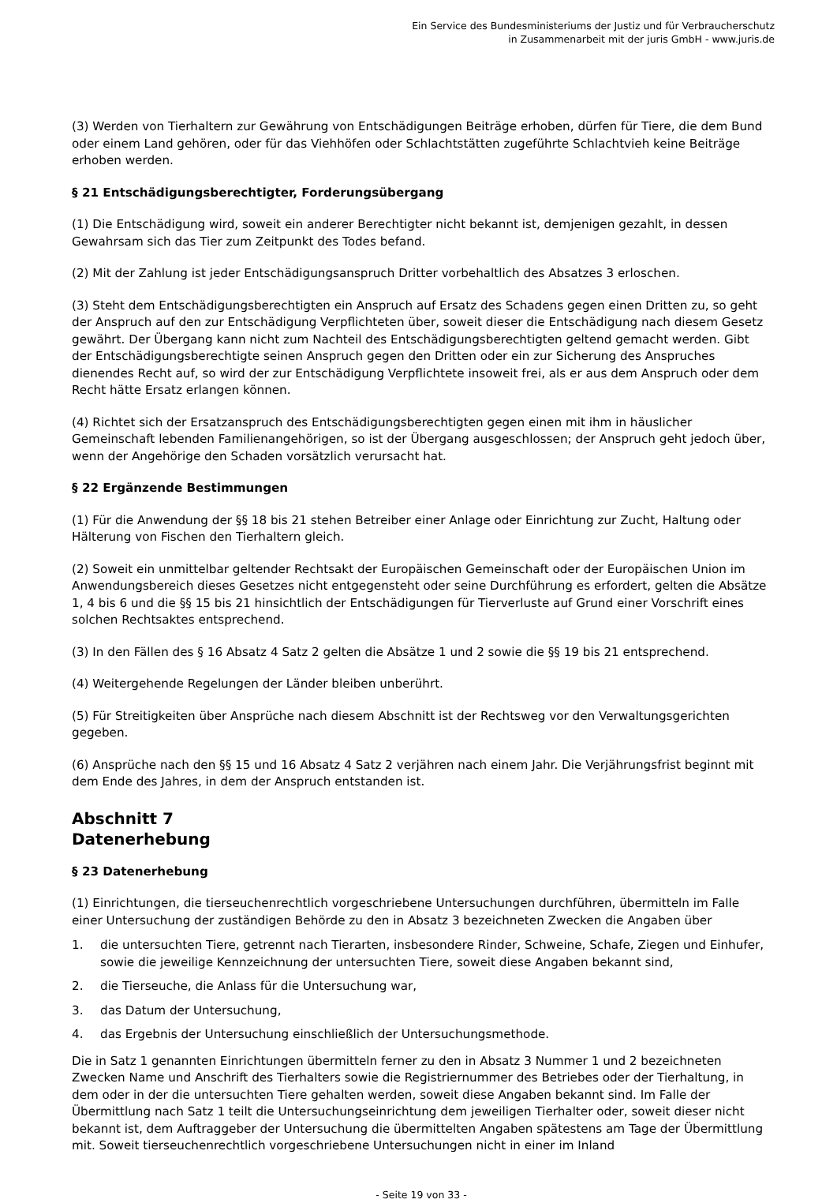Ein Service des Bundesministeriums der Justiz und für Verbraucherschutz
in Zusammenarbeit mit der juris GmbH - www.juris.de
(3) Werden von Tierhaltern zur Gewährung von Entschädigungen Beiträge erhoben, dürfen für Tiere, die dem Bund oder einem Land gehören, oder für das Viehhöfen oder Schlachtstätten zugeführte Schlachtvieh keine Beiträge erhoben werden.
§ 21 Entschädigungsberechtigter, Forderungsübergang
(1) Die Entschädigung wird, soweit ein anderer Berechtigter nicht bekannt ist, demjenigen gezahlt, in dessen Gewahrsam sich das Tier zum Zeitpunkt des Todes befand.
(2) Mit der Zahlung ist jeder Entschädigungsanspruch Dritter vorbehaltlich des Absatzes 3 erloschen.
(3) Steht dem Entschädigungsberechtigten ein Anspruch auf Ersatz des Schadens gegen einen Dritten zu, so geht der Anspruch auf den zur Entschädigung Verpflichteten über, soweit dieser die Entschädigung nach diesem Gesetz gewährt. Der Übergang kann nicht zum Nachteil des Entschädigungsberechtigten geltend gemacht werden. Gibt der Entschädigungsberechtigte seinen Anspruch gegen den Dritten oder ein zur Sicherung des Anspruches dienendes Recht auf, so wird der zur Entschädigung Verpflichtete insoweit frei, als er aus dem Anspruch oder dem Recht hätte Ersatz erlangen können.
(4) Richtet sich der Ersatzanspruch des Entschädigungsberechtigten gegen einen mit ihm in häuslicher Gemeinschaft lebenden Familienangehörigen, so ist der Übergang ausgeschlossen; der Anspruch geht jedoch über, wenn der Angehörige den Schaden vorsätzlich verursacht hat.
§ 22 Ergänzende Bestimmungen
(1) Für die Anwendung der §§ 18 bis 21 stehen Betreiber einer Anlage oder Einrichtung zur Zucht, Haltung oder Hälterung von Fischen den Tierhaltern gleich.
(2) Soweit ein unmittelbar geltender Rechtsakt der Europäischen Gemeinschaft oder der Europäischen Union im Anwendungsbereich dieses Gesetzes nicht entgegensteht oder seine Durchführung es erfordert, gelten die Absätze 1, 4 bis 6 und die §§ 15 bis 21 hinsichtlich der Entschädigungen für Tierverluste auf Grund einer Vorschrift eines solchen Rechtsaktes entsprechend.
(3) In den Fällen des § 16 Absatz 4 Satz 2 gelten die Absätze 1 und 2 sowie die §§ 19 bis 21 entsprechend.
(4) Weitergehende Regelungen der Länder bleiben unberührt.
(5) Für Streitigkeiten über Ansprüche nach diesem Abschnitt ist der Rechtsweg vor den Verwaltungsgerichten gegeben.
(6) Ansprüche nach den §§ 15 und 16 Absatz 4 Satz 2 verjähren nach einem Jahr. Die Verjährungsfrist beginnt mit dem Ende des Jahres, in dem der Anspruch entstanden ist.
Abschnitt 7
Datenerhebung
§ 23 Datenerhebung
(1) Einrichtungen, die tierseuchenrechtlich vorgeschriebene Untersuchungen durchführen, übermitteln im Falle einer Untersuchung der zuständigen Behörde zu den in Absatz 3 bezeichneten Zwecken die Angaben über
1. die untersuchten Tiere, getrennt nach Tierarten, insbesondere Rinder, Schweine, Schafe, Ziegen und Einhufer, sowie die jeweilige Kennzeichnung der untersuchten Tiere, soweit diese Angaben bekannt sind,
2. die Tierseuche, die Anlass für die Untersuchung war,
3. das Datum der Untersuchung,
4. das Ergebnis der Untersuchung einschließlich der Untersuchungsmethode.
Die in Satz 1 genannten Einrichtungen übermitteln ferner zu den in Absatz 3 Nummer 1 und 2 bezeichneten Zwecken Name und Anschrift des Tierhalters sowie die Registriernummer des Betriebes oder der Tierhaltung, in dem oder in der die untersuchten Tiere gehalten werden, soweit diese Angaben bekannt sind. Im Falle der Übermittlung nach Satz 1 teilt die Untersuchungseinrichtung dem jeweiligen Tierhalter oder, soweit dieser nicht bekannt ist, dem Auftraggeber der Untersuchung die übermittelten Angaben spätestens am Tage der Übermittlung mit. Soweit tierseuchenrechtlich vorgeschriebene Untersuchungen nicht in einer im Inland
- Seite 19 von 33 -